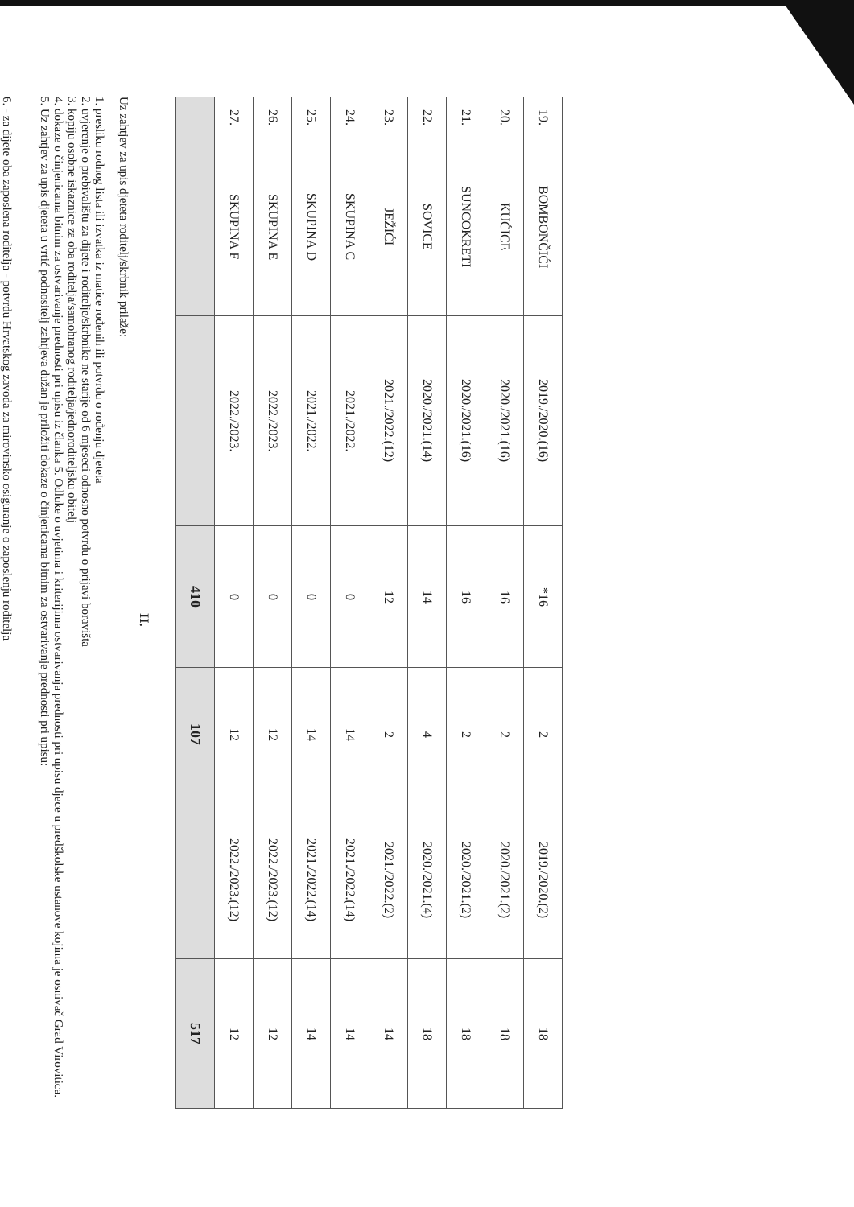| 19. | BOMBONČIĆI | 2019./2020.(16) | *16 | 2 | 2019./2020.(2) | 18 |
| 20. | KUĆICE | 2020./2021.(16) | 16 | 2 | 2020./2021.(2) | 18 |
| 21. | SUNCOKRETI | 2020./2021.(16) | 16 | 2 | 2020./2021.(2) | 18 |
| 22. | SOVICE | 2020./2021.(14) | 14 | 4 | 2020./2021.(4) | 18 |
| 23. | JEŽIĆI | 2021./2022.(12) | 12 | 2 | 2021./2022.(2) | 14 |
| 24. | SKUPINA C | 2021./2022. | 0 | 14 | 2021./2022.(14) | 14 |
| 25. | SKUPINA D | 2021./2022. | 0 | 14 | 2021./2022.(14) | 14 |
| 26. | SKUPINA E | 2022./2023. | 0 | 12 | 2022./2023.(12) | 12 |
| 27. | SKUPINA F | 2022./2023. | 0 | 12 | 2022./2023.(12) | 12 |
| | | | 410 | 107 | | 517 |
II.
Uz zahtjev za upis djeteta roditelj/skrbnik prilaže:
1. presliku rodnog lista ili izvatka iz matice rođenih ili potvrdu o rođenju djeteta
2. uvjerenje o prebivalištu za dijete i roditelje/skrbnike ne starije od 6 mjeseci odnosno potvrdu o prijavi boravišta
3. kopiju osobne iskaznice za oba roditelja/samohranog roditelja/jednoroditeljsku obitelj
4. dokaze o činjenicama bitnim za ostvarivanje prednosti pri upisu iz članka 5. Odluke o uvjetima i kriterijima ostvarivanja prednosti pri upisu djece u predškolske ustanove kojima je osnivač Grad Virovitica.
5. Uz zahtjev za upis djeteta u vrtić podnositelj zahtjeva dužan je priložiti dokaze o činjenicama bitnim za ostvarivanje prednosti pri upisu:
6. - za dijete oba zaposlena roditelja - potvrdu Hrvatskog zavoda za mirovinsko osiguranje o zaposlenju roditelja